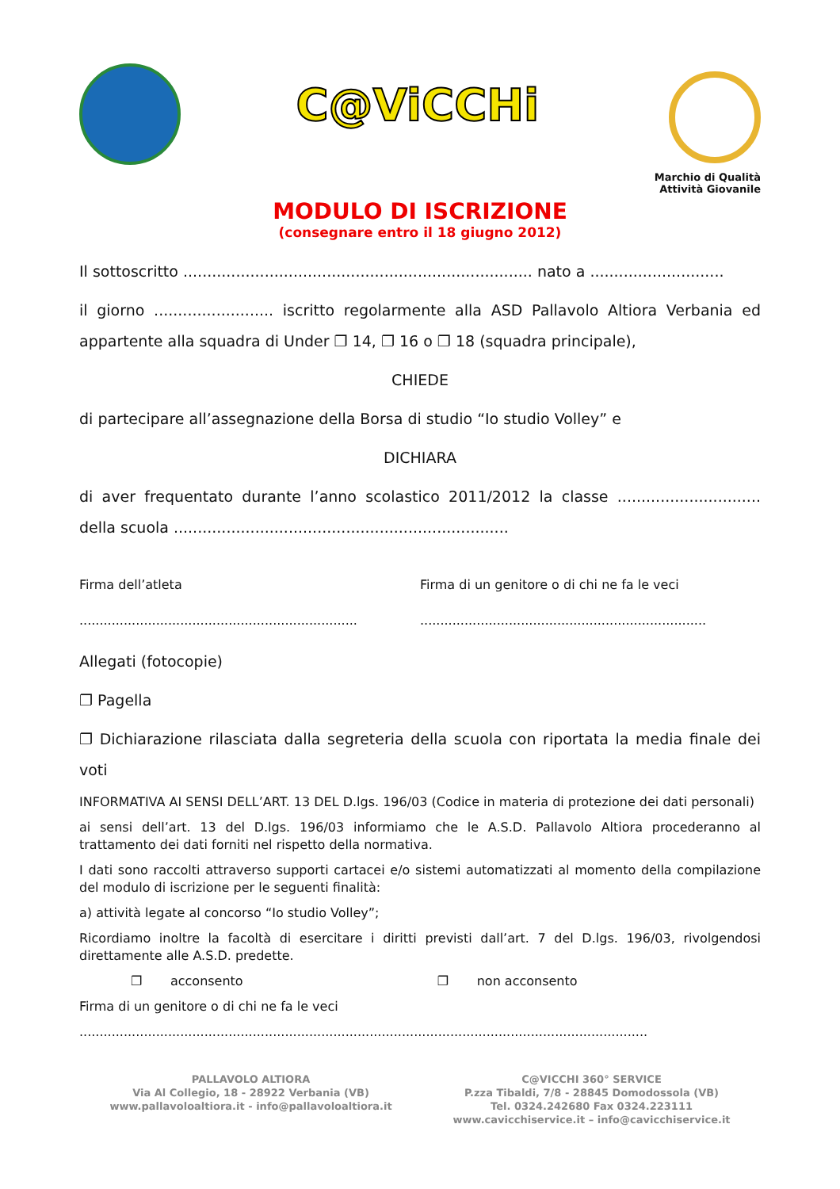C@ViCCHi
Marchio di Qualità
Attività Giovanile
MODULO DI ISCRIZIONE
(consegnare entro il 18 giugno 2012)
Il sottoscritto ......................................................................... nato a ............................
il giorno ......................... iscritto regolarmente alla ASD Pallavolo Altiora Verbania ed appartente alla squadra di Under ❐ 14, ❐ 16 o ❐ 18 (squadra principale),
CHIEDE
di partecipare all’assegnazione della Borsa di studio “Io studio Volley” e
DICHIARA
di aver frequentato durante l’anno scolastico 2011/2012 la classe .............................. della scuola ......................................................................
Firma dell’atleta
.....................................................................
Firma di un genitore o di chi ne fa le veci
.......................................................................
Allegati (fotocopie)
❐ Pagella
❐ Dichiarazione rilasciata dalla segreteria della scuola con riportata la media finale dei voti
INFORMATIVA AI SENSI DELL’ART. 13 DEL D.lgs. 196/03 (Codice in materia di protezione dei dati personali)
ai sensi dell’art. 13 del D.lgs. 196/03 informiamo che le A.S.D. Pallavolo Altiora procederanno al trattamento dei dati forniti nel rispetto della normativa.
I dati sono raccolti attraverso supporti cartacei e/o sistemi automatizzati al momento della compilazione del modulo di iscrizione per le seguenti finalità:
a) attività legate al concorso “Io studio Volley”;
Ricordiamo inoltre la facoltà di esercitare i diritti previsti dall’art. 7 del D.lgs. 196/03, rivolgendosi direttamente alle A.S.D. predette.
❐ acconsento ❐ non acconsento
Firma di un genitore o di chi ne fa le veci
.............................................................................................................................................
PALLAVOLO ALTIORA
Via Al Collegio, 18 - 28922 Verbania (VB)
www.pallavoloaltiora.it - info@pallavoloaltiora.it
C@VICCHI 360° SERVICE
P.zza Tibaldi, 7/8 - 28845 Domodossola (VB)
Tel. 0324.242680 Fax 0324.223111
www.cavicchiservice.it – info@cavicchiservice.it